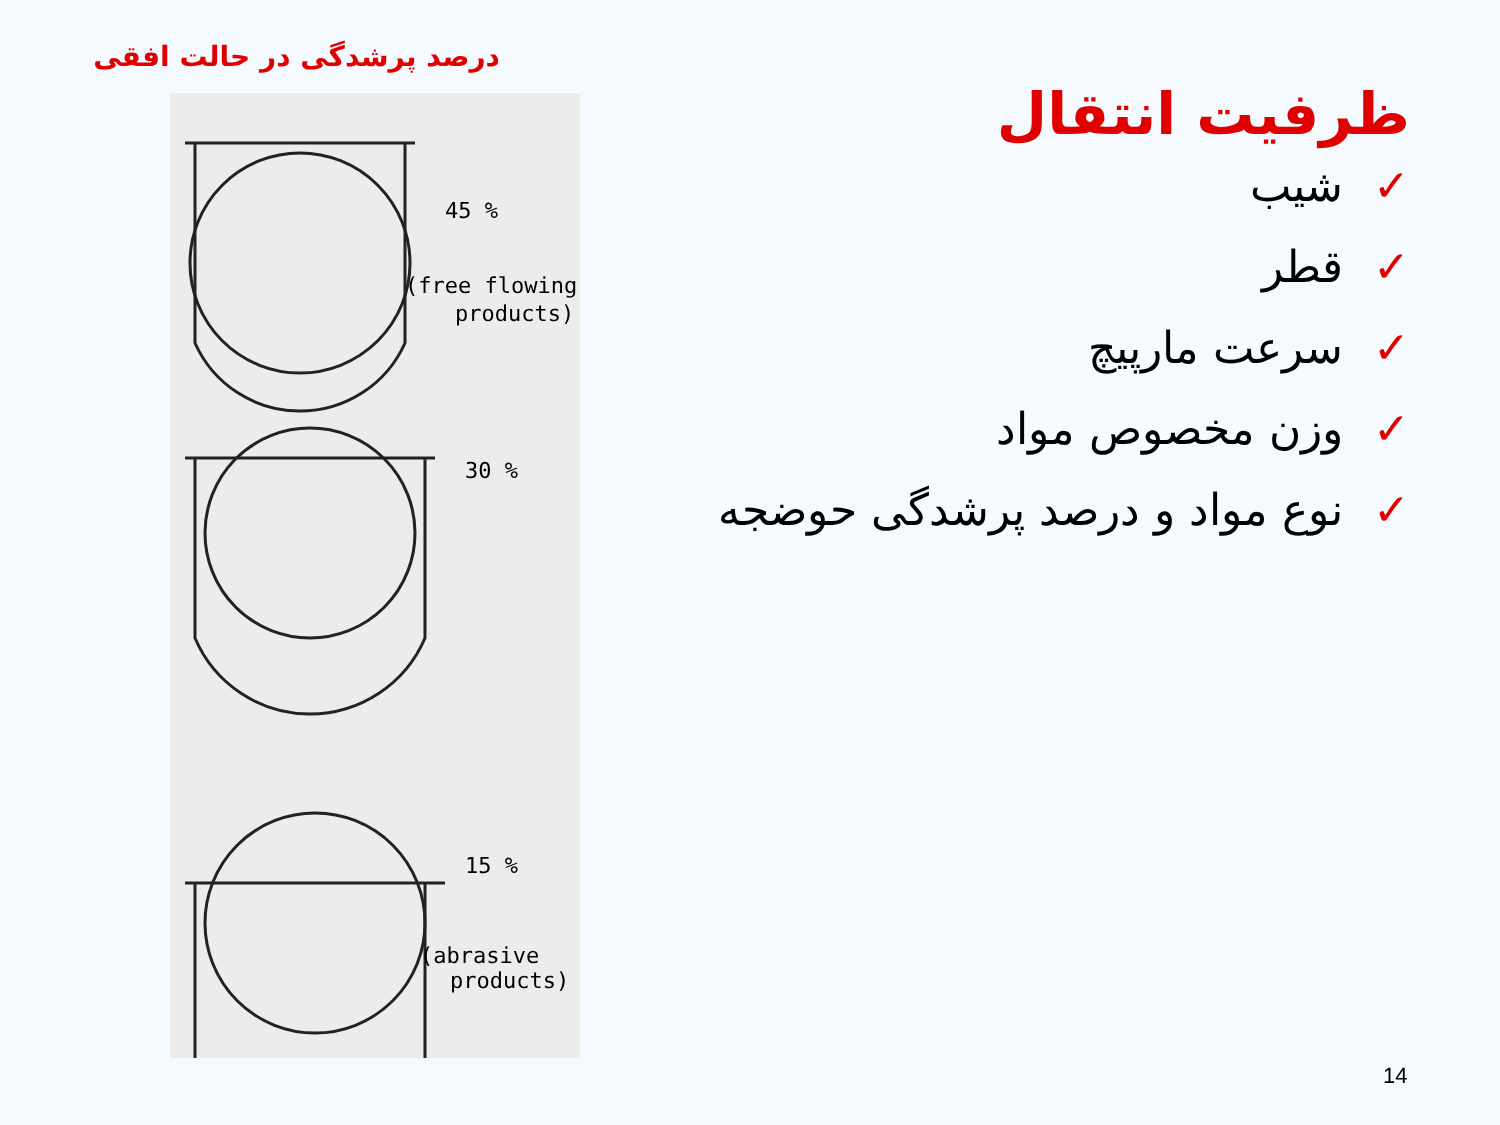درصد پرشدگی در حالت افقی
45 %
(free flowing
products)
30 %
15 %
(abrasive
products)
ظرفیت انتقال
✓شیب
✓قطر
✓سرعت مارپیچ
✓وزن مخصوص مواد
✓نوع مواد و درصد پرشدگی حوضجه
14